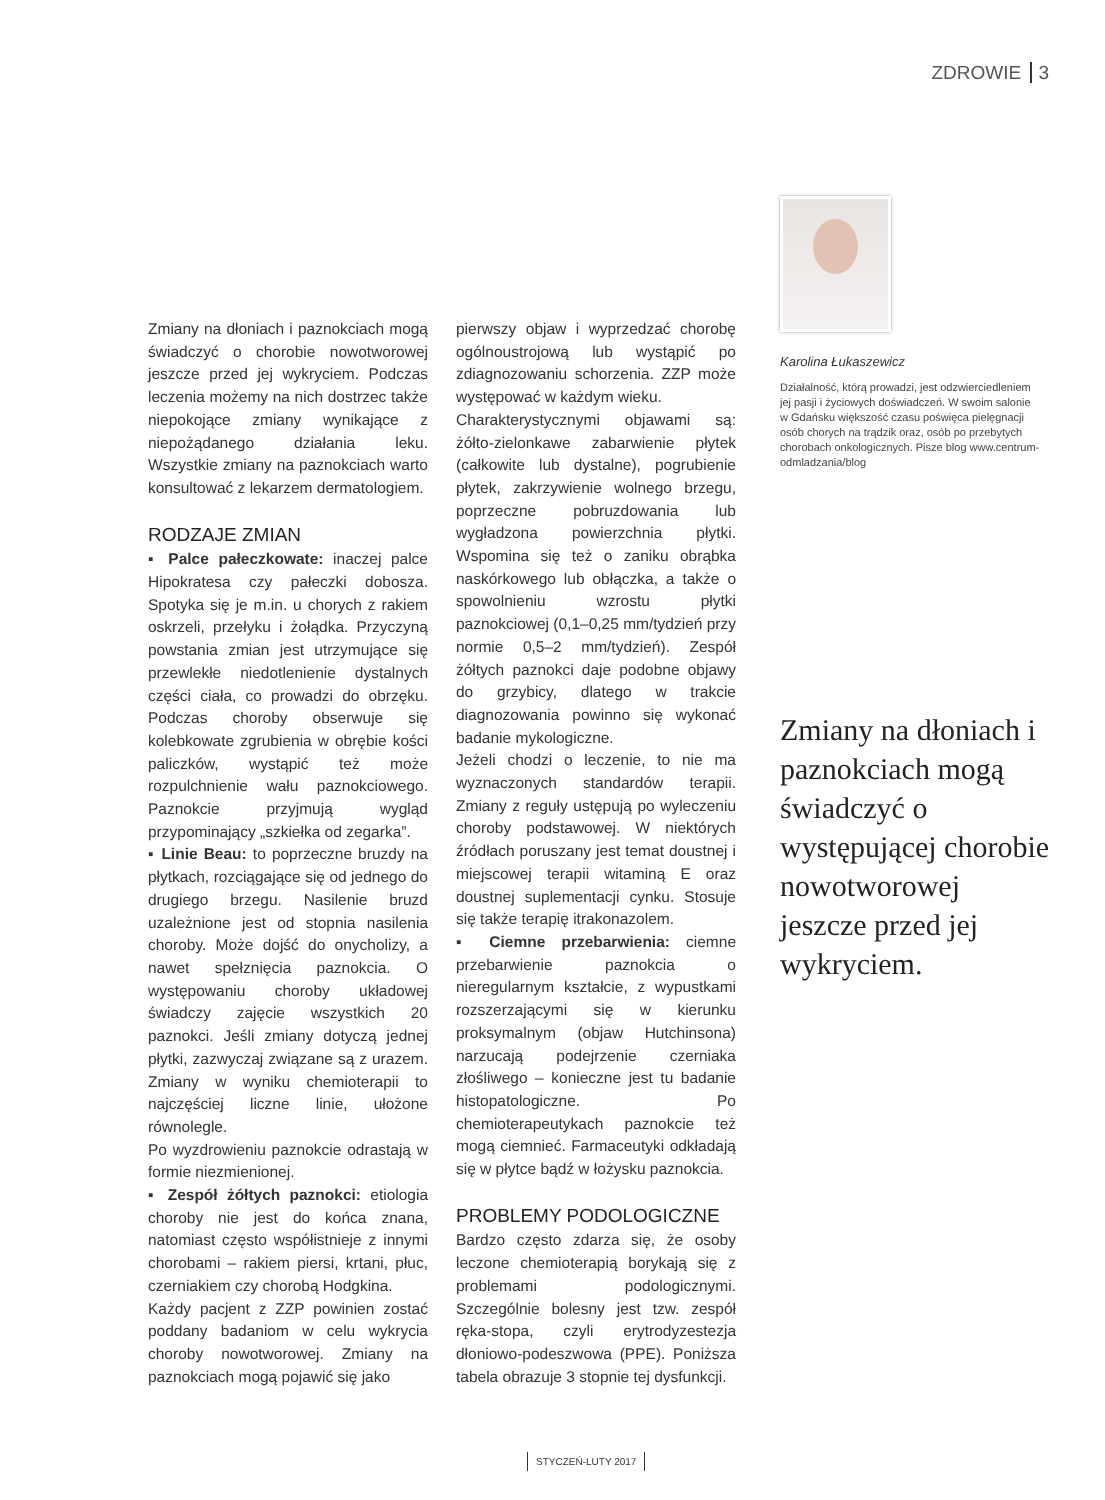ZDROWIE 3
Zmiany na dłoniach i paznokciach mogą świadczyć o chorobie nowotworowej jeszcze przed jej wykryciem. Podczas leczenia możemy na nich dostrzec także niepokojące zmiany wynikające z niepożądanego działania leku. Wszystkie zmiany na paznokciach warto konsultować z lekarzem dermatologiem.
RODZAJE ZMIAN
▪ Palce pałeczkowate: inaczej palce Hipokratesa czy pałeczki dobosza. Spotyka się je m.in. u chorych z rakiem oskrzeli, przełyku i żołądka. Przyczyną powstania zmian jest utrzymujące się przewlekłe niedotlenienie dystalnych części ciała, co prowadzi do obrzęku. Podczas choroby obserwuje się kolebkowate zgrubienia w obrębie kości paliczków, wystąpić też może rozpulchnienie wału paznokciowego. Paznokcie przyjmują wygląd przypominający „szkiełka od zegarka”.
▪ Linie Beau: to poprzeczne bruzdy na płytkach, rozciągające się od jednego do drugiego brzegu. Nasilenie bruzd uzależnione jest od stopnia nasilenia choroby. Może dojść do onycholizy, a nawet spełznięcia paznokcia. O występowaniu choroby układowej świadczy zajęcie wszystkich 20 paznokci. Jeśli zmiany dotyczą jednej płytki, zazwyczaj związane są z urazem. Zmiany w wyniku chemioterapii to najczęściej liczne linie, ułożone równolegle.
Po wyzdrowieniu paznokcie odrastają w formie niezmienionej.
▪ Zespół żółtych paznokci: etiologia choroby nie jest do końca znana, natomiast często współistnieje z innymi chorobami – rakiem piersi, krtani, płuc, czerniakiem czy chorobą Hodgkina.
Każdy pacjent z ZZP powinien zostać poddany badaniom w celu wykrycia choroby nowotworowej. Zmiany na paznokciach mogą pojawić się jako
pierwszy objaw i wyprzedzać chorobę ogólnoustrojową lub wystąpić po zdiagnozowaniu schorzenia. ZZP może występować w każdym wieku.
Charakterystycznymi objawami są: żółto-zielonkawe zabarwienie płytek (całkowite lub dystalne), pogrubienie płytek, zakrzywienie wolnego brzegu, poprzeczne pobruzdowania lub wygładzona powierzchnia płytki. Wspomina się też o zaniku obrąbka naskórkowego lub obłączka, a także o spowolnieniu wzrostu płytki paznokciowej (0,1–0,25 mm/tydzień przy normie 0,5–2 mm/tydzień). Zespół żółtych paznokci daje podobne objawy do grzybicy, dlatego w trakcie diagnozowania powinno się wykonać badanie mykologiczne.
Jeżeli chodzi o leczenie, to nie ma wyznaczonych standardów terapii. Zmiany z reguły ustępują po wyleczeniu choroby podstawowej. W niektórych źródłach poruszany jest temat doustnej i miejscowej terapii witaminą E oraz doustnej suplementacji cynku. Stosuje się także terapię itrakonazolem.
▪ Ciemne przebarwienia: ciemne przebarwienie paznokcia o nieregularnym kształcie, z wypustkami rozszerzającymi się w kierunku proksymalnym (objaw Hutchinsona) narzucają podejrzenie czerniaka złośliwego – konieczne jest tu badanie histopatologiczne. Po chemioterapeutykach paznokcie też mogą ciemnieć. Farmaceutyki odkładają się w płytce bądź w łożysku paznokcia.
PROBLEMY PODOLOGICZNE
Bardzo często zdarza się, że osoby leczone chemioterapią borykają się z problemami podologicznymi. Szczególnie bolesny jest tzw. zespół ręka-stopa, czyli erytrodyzestezja dłoniowo-podeszwowa (PPE). Poniższa tabela obrazuje 3 stopnie tej dysfunkcji.
Karolina Łukaszewicz
Działalność, którą prowadzi, jest odzwierciedleniem jej pasji i życiowych doświadczeń. W swoim salonie w Gdańsku większość czasu poświęca pielęgnacji osób chorych na trądzik oraz, osób po przebytych chorobach onkologicznych. Pisze blog www.centrum-odmladzania/blog
Zmiany na dłoniach i paznokciach mogą świadczyć o występującej chorobie nowotworowej jeszcze przed jej wykryciem.
STYCZEŃ-LUTY 2017